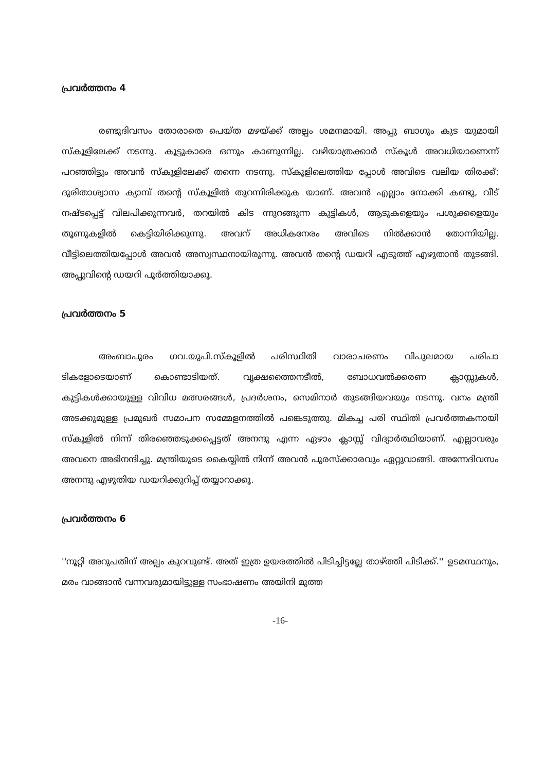പ്രവർത്തനം 4
രണ്ടുദിവസം തോരാതെ പെയ്ത മഴയ്ക്ക് അല്പം ശമനമായി. അപ്പു ബാഗും കുട യുമായി സ്കൂളിലേക്ക് നടന്നു. കൂട്ടുകാരെ ഒന്നും കാണുന്നില്ല. വഴിയാത്രക്കാർ സ്കൂൾ അവധിയാണെന്ന് പറഞ്ഞിട്ടും അവൻ സ്കൂളിലേക്ക് തന്നെ നടന്നു. സ്കൂളിലെത്തിയ പ്പോൾ അവിടെ വലിയ തിരക്ക്: ദുരിതാശ്വാസ ക്യാമ്പ് തന്റെ സ്കൂളിൽ തുറന്നിരിക്കുക യാണ്. അവൻ എല്ലാം നോക്കി കണ്ടു, വീട് നഷ്ടപ്പെട്ട് വിലപിക്കുന്നവർ, തറയിൽ കിട ന്നുറങ്ങുന്ന കുട്ടികൾ, ആടുകളെയും പശുക്കളെയും തൂണുകളിൽ കെട്ടിയിരിക്കുന്നു. അവന് അധികനേരം അവിടെ നിൽക്കാൻ തോന്നിയില്ല. വീട്ടിലെത്തിയപ്പോൾ അവൻ അസ്വസ്ഥനായിരുന്നു. അവൻ തന്റെ ഡയറി എടുത്ത് എഴുതാൻ തുടങ്ങി. അപ്പുവിന്റെ ഡയറി പൂർത്തിയാക്കൂ.
പ്രവർത്തനം 5
അംബാപുരം ഗവ.യുപി.സ്കൂളിൽ പരിസ്ഥിതി വാരാചരണം വിപുലമായ പരിപാ ടികളോടെയാണ് കൊണ്ടാടിയത്. വൃക്ഷത്തൈനടീൽ, ബോധവൽക്കരണ ക്ലാസ്സുകൾ, കുട്ടികൾക്കായുള്ള വിവിധ മത്സരങ്ങൾ, പ്രദർശനം, സെമിനാർ തുടങ്ങിയവയും നടന്നു. വനം മന്ത്രി അടക്കുമുള്ള പ്രമുഖർ സമാപന സമ്മേളനത്തിൽ പങ്കെടുത്തു. മികച്ച പരി സ്ഥിതി പ്രവർത്തകനായി സ്കൂളിൽ നിന്ന് തിരഞ്ഞെടുക്കപ്പെട്ടത് അനന്ദു എന്ന ഏഴാം ക്ലാസ്സ് വിദ്യാർത്ഥിയാണ്. എല്ലാവരും അവനെ അഭിനന്ദിച്ചു. മന്ത്രിയുടെ കൈയ്യിൽ നിന്ന് അവൻ പുരസ്ക്കാരവും ഏറ്റുവാങ്ങി. അന്നേദിവസം അനന്ദു എഴുതിയ ഡയറിക്കുറിപ്പ് തയ്യാറാക്കൂ.
പ്രവർത്തനം 6
''നൂറ്റി അറുപതിന് അല്പം കുറവുണ്ട്. അത് ഇത്ര ഉയരത്തിൽ പിടിച്ചിട്ടല്ലേ താഴ്ത്തി പിടിക്ക്.'' ഉടമസ്ഥനും, മരം വാങ്ങാൻ വന്നവരുമായിട്ടുള്ള സംഭാഷണം അയിനി മുത്ത
-16-